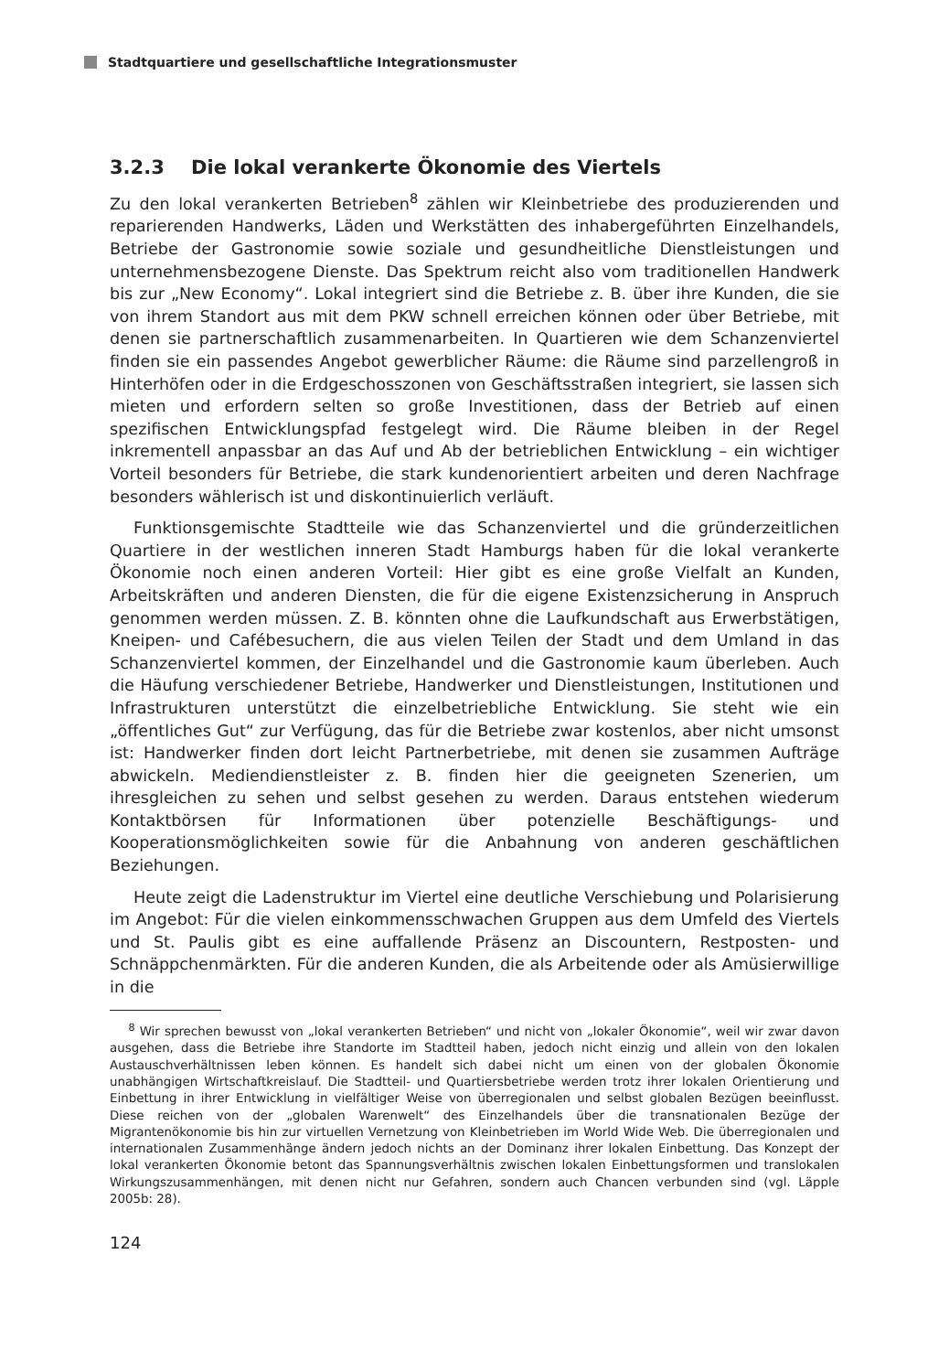Stadtquartiere und gesellschaftliche Integrationsmuster
3.2.3 Die lokal verankerte Ökonomie des Viertels
Zu den lokal verankerten Betrieben<sup>8</sup> zählen wir Kleinbetriebe des produzierenden und reparierenden Handwerks, Läden und Werkstätten des inhabergeführten Einzelhandels, Betriebe der Gastronomie sowie soziale und gesundheitliche Dienstleistungen und unternehmensbezogene Dienste. Das Spektrum reicht also vom traditionellen Handwerk bis zur „New Economy“. Lokal integriert sind die Betriebe z. B. über ihre Kunden, die sie von ihrem Standort aus mit dem PKW schnell erreichen können oder über Betriebe, mit denen sie partnerschaftlich zusammenarbeiten. In Quartieren wie dem Schanzenviertel finden sie ein passendes Angebot gewerblicher Räume: die Räume sind parzellengroß in Hinterhöfen oder in die Erdgeschosszonen von Geschäftsstraßen integriert, sie lassen sich mieten und erfordern selten so große Investitionen, dass der Betrieb auf einen spezifischen Entwicklungspfad festgelegt wird. Die Räume bleiben in der Regel inkrementell anpassbar an das Auf und Ab der betrieblichen Entwicklung – ein wichtiger Vorteil besonders für Betriebe, die stark kundenorientiert arbeiten und deren Nachfrage besonders wählerisch ist und diskontinuierlich verläuft.
Funktionsgemischte Stadtteile wie das Schanzenviertel und die gründerzeitlichen Quartiere in der westlichen inneren Stadt Hamburgs haben für die lokal verankerte Ökonomie noch einen anderen Vorteil: Hier gibt es eine große Vielfalt an Kunden, Arbeitskräften und anderen Diensten, die für die eigene Existenzsicherung in Anspruch genommen werden müssen. Z. B. könnten ohne die Laufkundschaft aus Erwerbstätigen, Kneipen- und Cafébesuchern, die aus vielen Teilen der Stadt und dem Umland in das Schanzenviertel kommen, der Einzelhandel und die Gastronomie kaum überleben. Auch die Häufung verschiedener Betriebe, Handwerker und Dienstleistungen, Institutionen und Infrastrukturen unterstützt die einzelbetriebliche Entwicklung. Sie steht wie ein „öffentliches Gut“ zur Verfügung, das für die Betriebe zwar kostenlos, aber nicht umsonst ist: Handwerker finden dort leicht Partnerbetriebe, mit denen sie zusammen Aufträge abwickeln. Mediendienstleister z. B. finden hier die geeigneten Szenerien, um ihresgleichen zu sehen und selbst gesehen zu werden. Daraus entstehen wiederum Kontaktbörsen für Informationen über potenzielle Beschäftigungs- und Kooperationsmöglichkeiten sowie für die Anbahnung von anderen geschäftlichen Beziehungen.
Heute zeigt die Ladenstruktur im Viertel eine deutliche Verschiebung und Polarisierung im Angebot: Für die vielen einkommensschwachen Gruppen aus dem Umfeld des Viertels und St. Paulis gibt es eine auffallende Präsenz an Discountern, Restposten- und Schnäppchenmärkten. Für die anderen Kunden, die als Arbeitende oder als Amüsierwillige in die
<sup>8</sup> Wir sprechen bewusst von „lokal verankerten Betrieben“ und nicht von „lokaler Ökonomie“, weil wir zwar davon ausgehen, dass die Betriebe ihre Standorte im Stadtteil haben, jedoch nicht einzig und allein von den lokalen Austauschverhältnissen leben können. Es handelt sich dabei nicht um einen von der globalen Ökonomie unabhängigen Wirtschaftkreislauf. Die Stadtteil- und Quartiersbetriebe werden trotz ihrer lokalen Orientierung und Einbettung in ihrer Entwicklung in vielfältiger Weise von überregionalen und selbst globalen Bezügen beeinflusst. Diese reichen von der „globalen Warenwelt“ des Einzelhandels über die transnationalen Bezüge der Migrantenökonomie bis hin zur virtuellen Vernetzung von Kleinbetrieben im World Wide Web. Die überregionalen und internationalen Zusammenhänge ändern jedoch nichts an der Dominanz ihrer lokalen Einbettung. Das Konzept der lokal verankerten Ökonomie betont das Spannungsverhältnis zwischen lokalen Einbettungsformen und translokalen Wirkungszusammenhängen, mit denen nicht nur Gefahren, sondern auch Chancen verbunden sind (vgl. Läpple 2005b: 28).
124